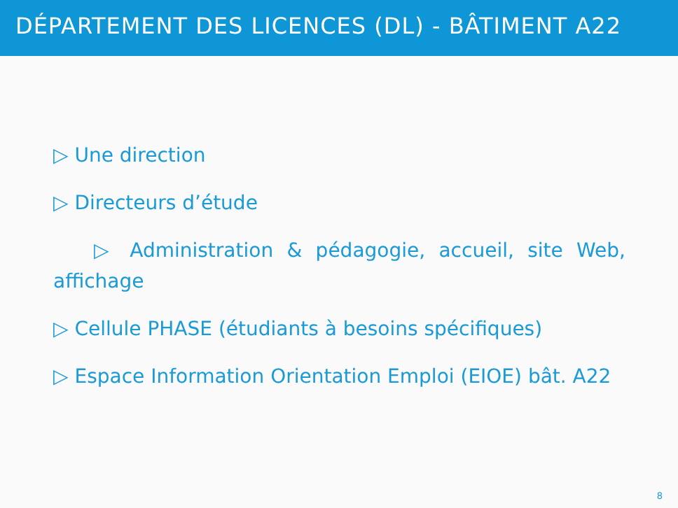DÉPARTEMENT DES LICENCES (DL) - BÂTIMENT A22
▷ Une direction
▷ Directeurs d’étude
▷ Administration & pédagogie, accueil, site Web, affichage
▷ Cellule PHASE (étudiants à besoins spécifiques)
▷ Espace Information Orientation Emploi (EIOE) bât. A22
8